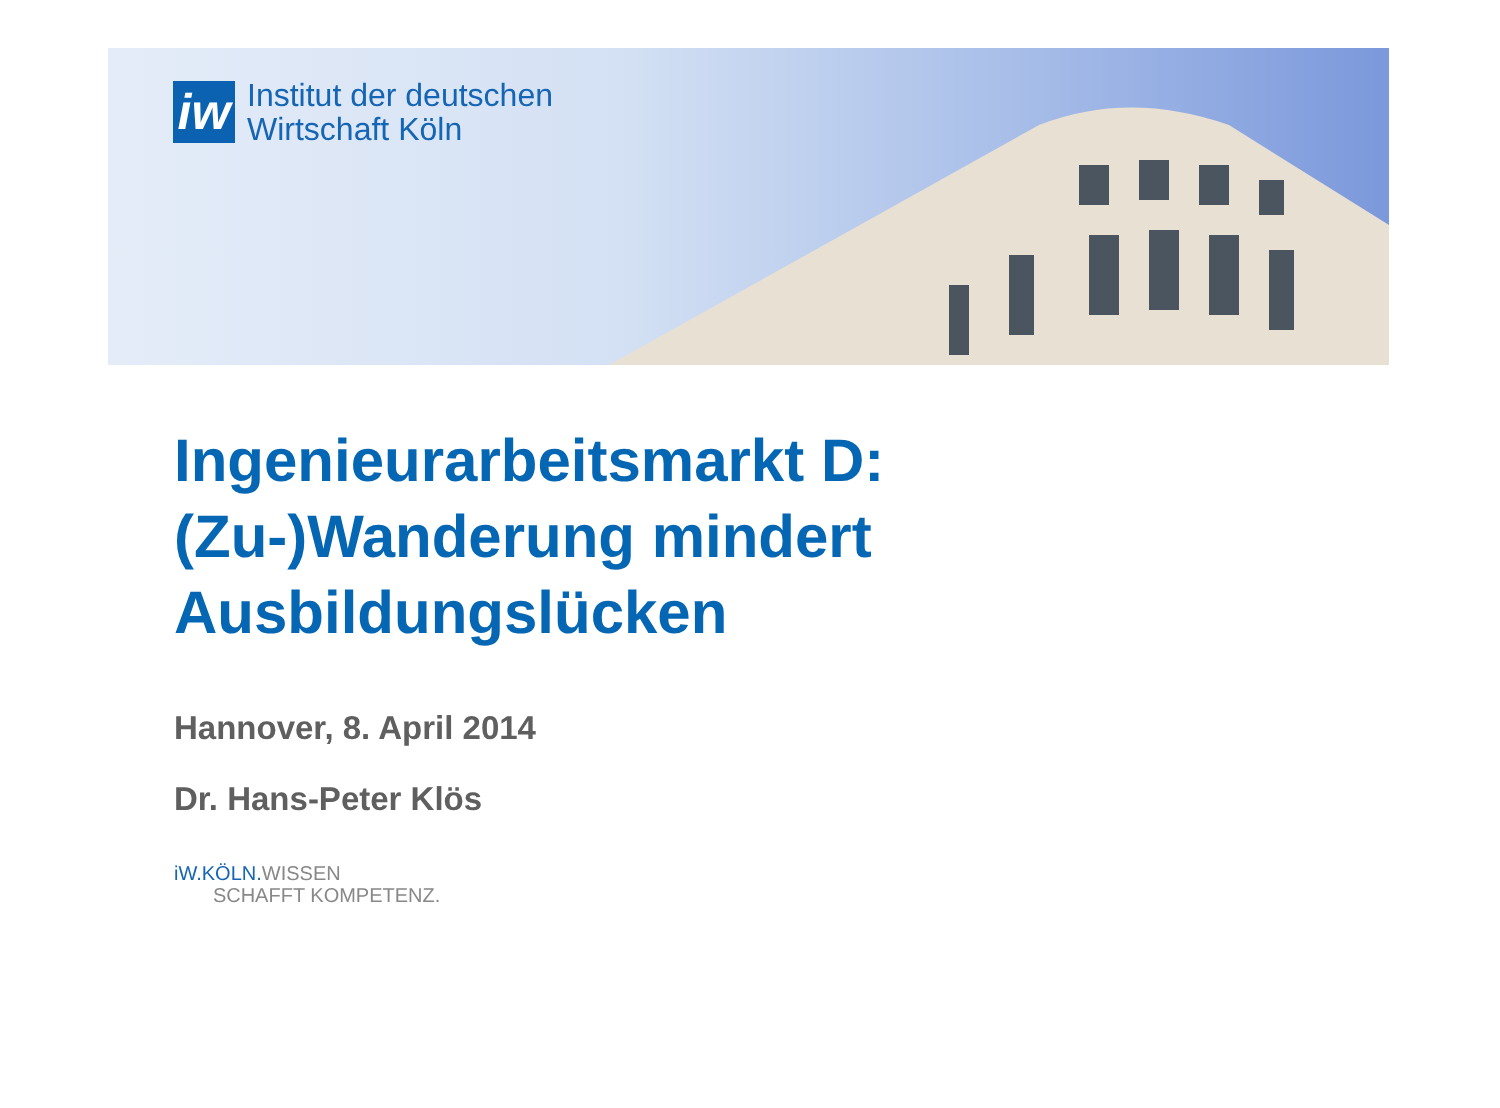iw
Institut der deutschen
Wirtschaft Köln
Ingenieurarbeitsmarkt D:
(Zu-)Wanderung mindert
Ausbildungslücken
Hannover, 8. April 2014
Dr. Hans-Peter Klös
iW.KÖLN. WISSEN
SCHAFFT KOMPETENZ.